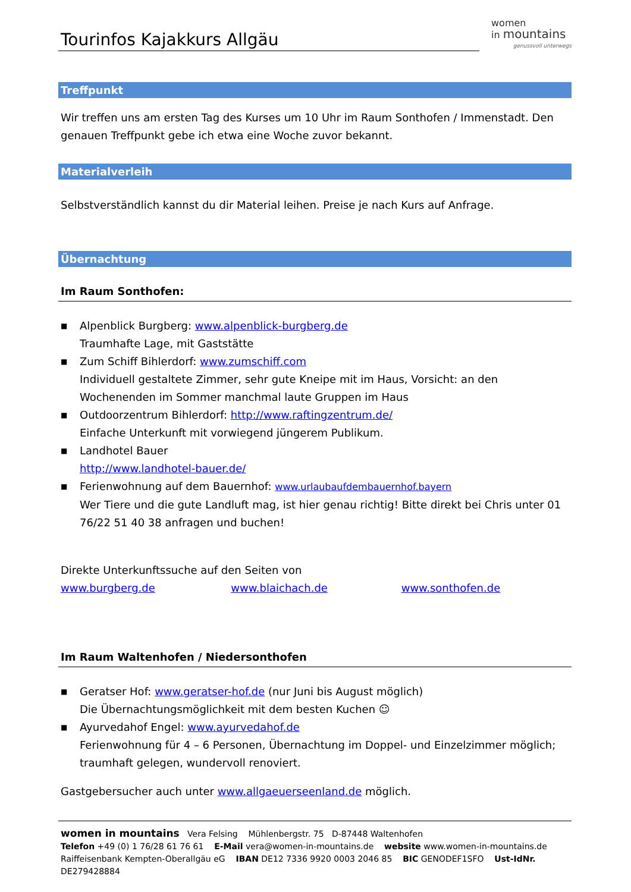Tourinfos Kajakkurs Allgäu
women
in mountains
genussvoll unterwegs
Treffpunkt
Wir treffen uns am ersten Tag des Kurses um 10 Uhr im Raum Sonthofen / Immenstadt. Den genauen Treffpunkt gebe ich etwa eine Woche zuvor bekannt.
Materialverleih
Selbstverständlich kannst du dir Material leihen. Preise je nach Kurs auf Anfrage.
Übernachtung
Im Raum Sonthofen:
■ Alpenblick Burgberg: www.alpenblick-burgberg.de
Traumhafte Lage, mit Gaststätte
■ Zum Schiff Bihlerdorf: www.zumschiff.com
Individuell gestaltete Zimmer, sehr gute Kneipe mit im Haus, Vorsicht: an den Wochenenden im Sommer manchmal laute Gruppen im Haus
■ Outdoorzentrum Bihlerdorf: http://www.raftingzentrum.de/
Einfache Unterkunft mit vorwiegend jüngerem Publikum.
■ Landhotel Bauer
http://www.landhotel-bauer.de/
■ Ferienwohnung auf dem Bauernhof: www.urlaubaufdembauernhof.bayern
Wer Tiere und die gute Landluft mag, ist hier genau richtig! Bitte direkt bei Chris unter 01 76/22 51 40 38 anfragen und buchen!
Direkte Unterkunftssuche auf den Seiten von
www.burgberg.de www.blaichach.de www.sonthofen.de
Im Raum Waltenhofen / Niedersonthofen
■ Geratser Hof: www.geratser-hof.de (nur Juni bis August möglich)
Die Übernachtungsmöglichkeit mit dem besten Kuchen ☺
■ Ayurvedahof Engel: www.ayurvedahof.de
Ferienwohnung für 4 – 6 Personen, Übernachtung im Doppel- und Einzelzimmer möglich; traumhaft gelegen, wundervoll renoviert.
Gastgebersucher auch unter www.allgaeuerseenland.de möglich.
women in mountains Vera Felsing Mühlenbergstr. 75 D-87448 Waltenhofen
Telefon +49 (0) 1 76/28 61 76 61 E-Mail vera@women-in-mountains.de website www.women-in-mountains.de
Raiffeisenbank Kempten-Oberallgäu eG IBAN DE12 7336 9920 0003 2046 85 BIC GENODEF1SFO Ust-IdNr. DE279428884